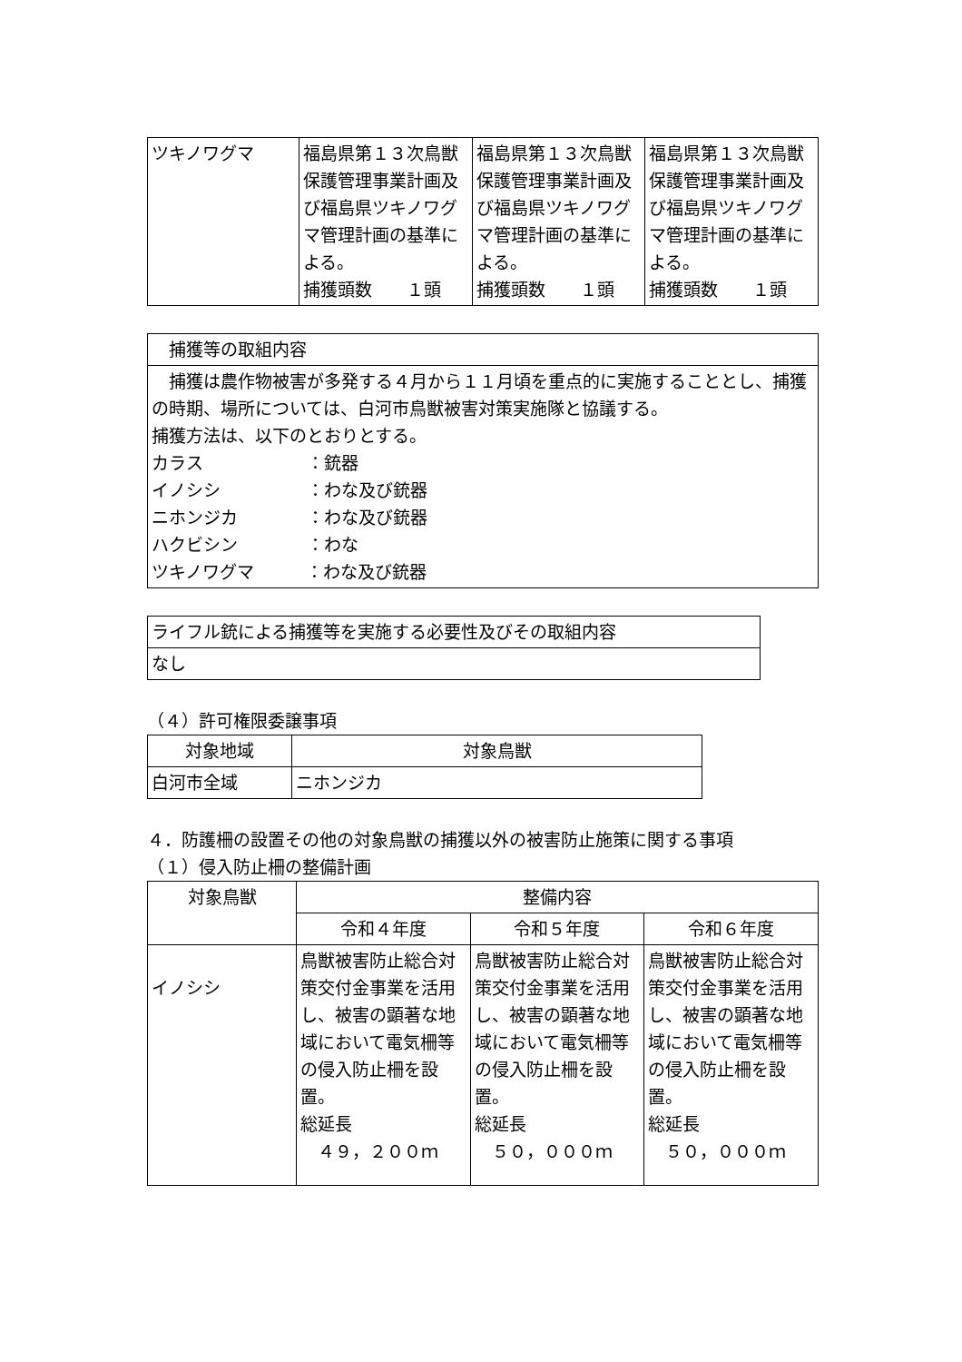| ツキノワグマ | 福島県第１３次鳥獣保護管理事業計画及び福島県ツキノワグマ管理計画の基準による。 捕獲頭数 １頭 | 福島県第１３次鳥獣保護管理事業計画及び福島県ツキノワグマ管理計画の基準による。 捕獲頭数 １頭 | 福島県第１３次鳥獣保護管理事業計画及び福島県ツキノワグマ管理計画の基準による。 捕獲頭数 １頭 |
| 捕獲等の取組内容 |
| 捕獲は農作物被害が多発する４月から１１月頃を重点的に実施することとし、捕獲の時期、場所については、白河市鳥獣被害対策実施隊と協議する。 捕獲方法は、以下のとおりとする。 カラス ：銃器 イノシシ ：わな及び銃器 ニホンジカ ：わな及び銃器 ハクビシン ：わな ツキノワグマ ：わな及び銃器 |
| ライフル銃による捕獲等を実施する必要性及びその取組内容 |
| なし |
（４）許可権限委譲事項
| 対象地域 | 対象鳥獣 |
| --- | --- |
| 白河市全域 | ニホンジカ |
４．防護柵の設置その他の対象鳥獣の捕獲以外の被害防止施策に関する事項
（１）侵入防止柵の整備計画
| 対象鳥獣 | 整備内容 | | |
| --- | --- | --- | --- |
| | 令和４年度 | 令和５年度 | 令和６年度 |
| イノシシ | 鳥獣被害防止総合対策交付金事業を活用し、被害の顕著な地域において電気柵等の侵入防止柵を設置。 総延長 ４９，２００ｍ | 鳥獣被害防止総合対策交付金事業を活用し、被害の顕著な地域において電気柵等の侵入防止柵を設置。 総延長 ５０，０００ｍ | 鳥獣被害防止総合対策交付金事業を活用し、被害の顕著な地域において電気柵等の侵入防止柵を設置。 総延長 ５０，０００ｍ |